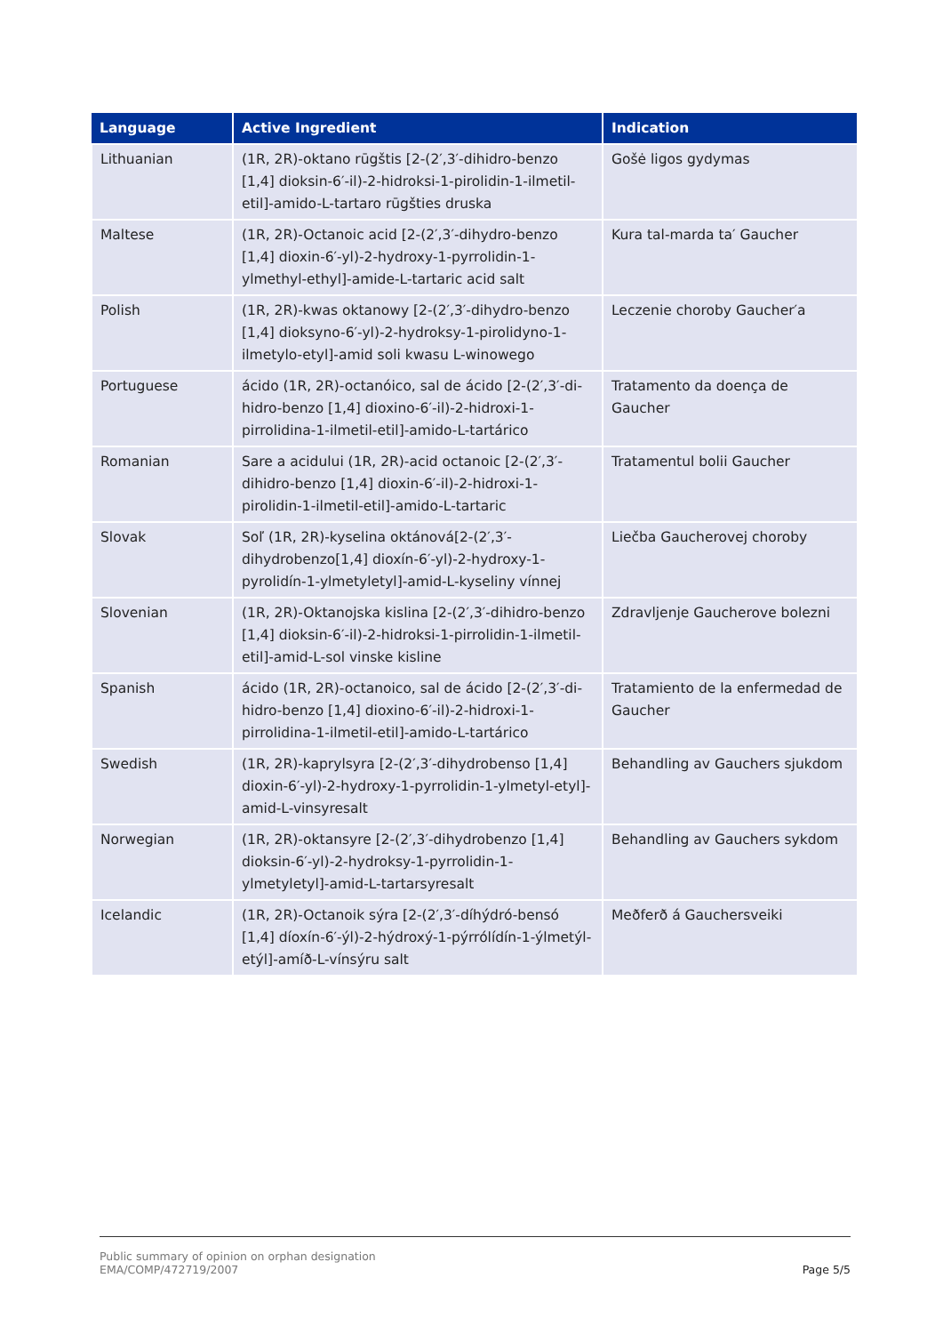| Language | Active Ingredient | Indication |
| --- | --- | --- |
| Lithuanian | (1R, 2R)-oktano rūgštis [2-(2′,3′-dihidro-benzo [1,4] dioksin-6′-il)-2-hidroksi-1-pirolidin-1-ilmetil-etil]-amido-L-tartaro rūgšties druska | Gošė ligos gydymas |
| Maltese | (1R, 2R)-Octanoic acid [2-(2′,3′-dihydro-benzo [1,4] dioxin-6′-yl)-2-hydroxy-1-pyrrolidin-1-ylmethyl-ethyl]-amide-L-tartaric acid salt | Kura tal-marda ta′ Gaucher |
| Polish | (1R, 2R)-kwas oktanowy [2-(2′,3′-dihydro-benzo [1,4] dioksyno-6′-yl)-2-hydroksy-1-pirolidyno-1-ilmetylo-etyl]-amid soli kwasu L-winowego | Leczenie choroby Gaucher′a |
| Portuguese | ácido (1R, 2R)-octanóico, sal de ácido [2-(2′,3′-di-hidro-benzo [1,4] dioxino-6′-il)-2-hidroxi-1-pirrolidina-1-ilmetil-etil]-amido-L-tartárico | Tratamento da doença de Gaucher |
| Romanian | Sare a acidului (1R, 2R)-acid octanoic [2-(2′,3′-dihidro-benzo [1,4] dioxin-6′-il)-2-hidroxi-1-pirolidin-1-ilmetil-etil]-amido-L-tartaric | Tratamentul bolii Gaucher |
| Slovak | Soľ (1R, 2R)-kyselina oktánová[2-(2′,3′-dihydrobenzo[1,4] dioxín-6′-yl)-2-hydroxy-1-pyrolidín-1-ylmetyletyl]-amid-L-kyseliny vínnej | Liečba Gaucherovej choroby |
| Slovenian | (1R, 2R)-Oktanojska kislina [2-(2′,3′-dihidro-benzo [1,4] dioksin-6′-il)-2-hidroksi-1-pirrolidin-1-ilmetil-etil]-amid-L-sol vinske kisline | Zdravljenje Gaucherove bolezni |
| Spanish | ácido (1R, 2R)-octanoico, sal de ácido [2-(2′,3′-di-hidro-benzo [1,4] dioxino-6′-il)-2-hidroxi-1-pirrolidina-1-ilmetil-etil]-amido-L-tartárico | Tratamiento de la enfermedad de Gaucher |
| Swedish | (1R, 2R)-kaprylsyra [2-(2′,3′-dihydrobenso [1,4] dioxin-6′-yl)-2-hydroxy-1-pyrrolidin-1-ylmetyl-etyl]-amid-L-vinsyresalt | Behandling av Gauchers sjukdom |
| Norwegian | (1R, 2R)-oktansyre [2-(2′,3′-dihydrobenzo [1,4] dioksin-6′-yl)-2-hydroksy-1-pyrrolidin-1-ylmetyletyl]-amid-L-tartarsyresalt | Behandling av Gauchers sykdom |
| Icelandic | (1R, 2R)-Octanoik sýra [2-(2′,3′-díhýdró-bensó [1,4] díoxín-6′-ýl)-2-hýdroxý-1-pýrrólídín-1-ýlmetýl-etýl]-amíð-L-vínsýru salt | Meðferð á Gauchersveiki |
Public summary of opinion on orphan designation
EMA/COMP/472719/2007
Page 5/5